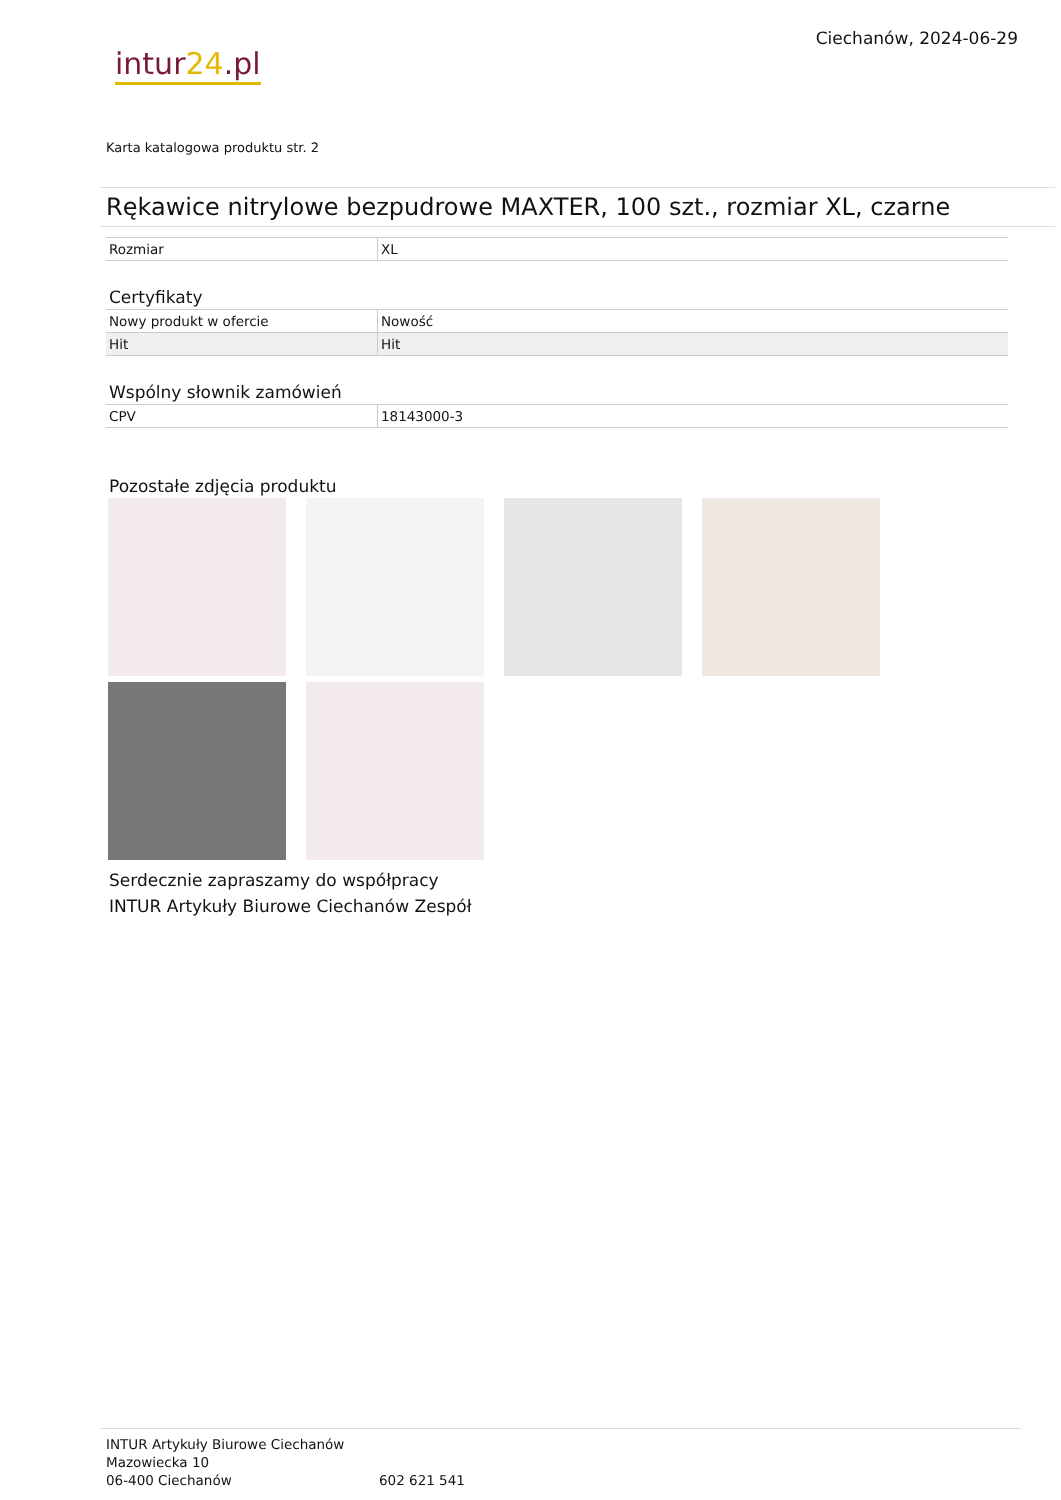intur24.pl
Ciechanów, 2024-06-29
Karta katalogowa produktu str. 2
Rękawice nitrylowe bezpudrowe MAXTER, 100 szt., rozmiar XL, czarne
| Rozmiar | XL |
Certyfikaty
| Nowy produkt w ofercie | Nowość |
| Hit | Hit |
Wspólny słownik zamówień
| CPV | 18143000-3 |
Pozostałe zdjęcia produktu
Serdecznie zapraszamy do współpracy
INTUR Artykuły Biurowe Ciechanów Zespół
INTUR Artykuły Biurowe Ciechanów
Mazowiecka 10
06-400 Ciechanów
602 621 541